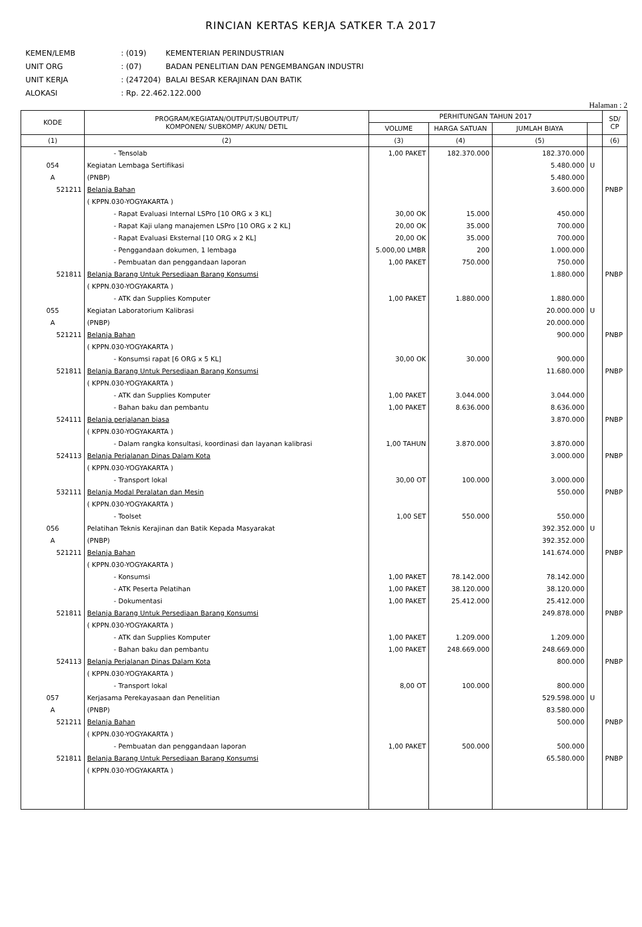RINCIAN KERTAS KERJA SATKER T.A 2017
| KEMEN/LEMB | : (019) | KEMENTERIAN PERINDUSTRIAN |
| UNIT ORG | : (07) | BADAN PENELITIAN DAN PENGEMBANGAN INDUSTRI |
| UNIT KERJA | : (247204) | BALAI BESAR KERAJINAN DAN BATIK |
| ALOKASI | : Rp. 22.462.122.000 | |
Halaman : 2
| KODE | PROGRAM/KEGIATAN/OUTPUT/SUBOUTPUT/ KOMPONEN/ SUBKOMP/ AKUN/ DETIL | PERHITUNGAN TAHUN 2017 | | | | SD/ CP |
| --- | --- | --- | --- | --- | --- | --- |
| | | VOLUME | HARGA SATUAN | JUMLAH BIAYA | | |
| (1) | (2) | (3) | (4) | (5) | | (6) |
| | - Tensolab | 1,00 PAKET | 182.370.000 | 182.370.000 | | |
| 054 | Kegiatan Lembaga Sertifikasi | | | 5.480.000 | U | |
| A | (PNBP) | | | 5.480.000 | | |
| 521211 | Belanja Bahan | | | 3.600.000 | | PNBP |
| | ( KPPN.030-YOGYAKARTA ) | | | | | |
| | - Rapat Evaluasi Internal LSPro [10 ORG x 3 KL] | 30,00 OK | 15.000 | 450.000 | | |
| | - Rapat Kaji ulang manajemen LSPro [10 ORG x 2 KL] | 20,00 OK | 35.000 | 700.000 | | |
| | - Rapat Evaluasi Eksternal [10 ORG x 2 KL] | 20,00 OK | 35.000 | 700.000 | | |
| | - Penggandaan dokumen, 1 lembaga | 5.000,00 LMBR | 200 | 1.000.000 | | |
| | - Pembuatan dan penggandaan laporan | 1,00 PAKET | 750.000 | 750.000 | | |
| 521811 | Belanja Barang Untuk Persediaan Barang Konsumsi | | | 1.880.000 | | PNBP |
| | ( KPPN.030-YOGYAKARTA ) | | | | | |
| | - ATK dan Supplies Komputer | 1,00 PAKET | 1.880.000 | 1.880.000 | | |
| 055 | Kegiatan Laboratorium Kalibrasi | | | 20.000.000 | U | |
| A | (PNBP) | | | 20.000.000 | | |
| 521211 | Belanja Bahan | | | 900.000 | | PNBP |
| | ( KPPN.030-YOGYAKARTA ) | | | | | |
| | - Konsumsi rapat [6 ORG x 5 KL] | 30,00 OK | 30.000 | 900.000 | | |
| 521811 | Belanja Barang Untuk Persediaan Barang Konsumsi | | | 11.680.000 | | PNBP |
| | ( KPPN.030-YOGYAKARTA ) | | | | | |
| | - ATK dan Supplies Komputer | 1,00 PAKET | 3.044.000 | 3.044.000 | | |
| | - Bahan baku dan pembantu | 1,00 PAKET | 8.636.000 | 8.636.000 | | |
| 524111 | Belanja perjalanan biasa | | | 3.870.000 | | PNBP |
| | ( KPPN.030-YOGYAKARTA ) | | | | | |
| | - Dalam rangka konsultasi, koordinasi dan layanan kalibrasi | 1,00 TAHUN | 3.870.000 | 3.870.000 | | |
| 524113 | Belanja Perjalanan Dinas Dalam Kota | | | 3.000.000 | | PNBP |
| | ( KPPN.030-YOGYAKARTA ) | | | | | |
| | - Transport lokal | 30,00 OT | 100.000 | 3.000.000 | | |
| 532111 | Belanja Modal Peralatan dan Mesin | | | 550.000 | | PNBP |
| | ( KPPN.030-YOGYAKARTA ) | | | | | |
| | - Toolset | 1,00 SET | 550.000 | 550.000 | | |
| 056 | Pelatihan Teknis Kerajinan dan Batik Kepada Masyarakat | | | 392.352.000 | U | |
| A | (PNBP) | | | 392.352.000 | | |
| 521211 | Belanja Bahan | | | 141.674.000 | | PNBP |
| | ( KPPN.030-YOGYAKARTA ) | | | | | |
| | - Konsumsi | 1,00 PAKET | 78.142.000 | 78.142.000 | | |
| | - ATK Peserta Pelatihan | 1,00 PAKET | 38.120.000 | 38.120.000 | | |
| | - Dokumentasi | 1,00 PAKET | 25.412.000 | 25.412.000 | | |
| 521811 | Belanja Barang Untuk Persediaan Barang Konsumsi | | | 249.878.000 | | PNBP |
| | ( KPPN.030-YOGYAKARTA ) | | | | | |
| | - ATK dan Supplies Komputer | 1,00 PAKET | 1.209.000 | 1.209.000 | | |
| | - Bahan baku dan pembantu | 1,00 PAKET | 248.669.000 | 248.669.000 | | |
| 524113 | Belanja Perjalanan Dinas Dalam Kota | | | 800.000 | | PNBP |
| | ( KPPN.030-YOGYAKARTA ) | | | | | |
| | - Transport lokal | 8,00 OT | 100.000 | 800.000 | | |
| 057 | Kerjasama Perekayasaan dan Penelitian | | | 529.598.000 | U | |
| A | (PNBP) | | | 83.580.000 | | |
| 521211 | Belanja Bahan | | | 500.000 | | PNBP |
| | ( KPPN.030-YOGYAKARTA ) | | | | | |
| | - Pembuatan dan penggandaan laporan | 1,00 PAKET | 500.000 | 500.000 | | |
| 521811 | Belanja Barang Untuk Persediaan Barang Konsumsi | | | 65.580.000 | | PNBP |
| | ( KPPN.030-YOGYAKARTA ) | | | | | |